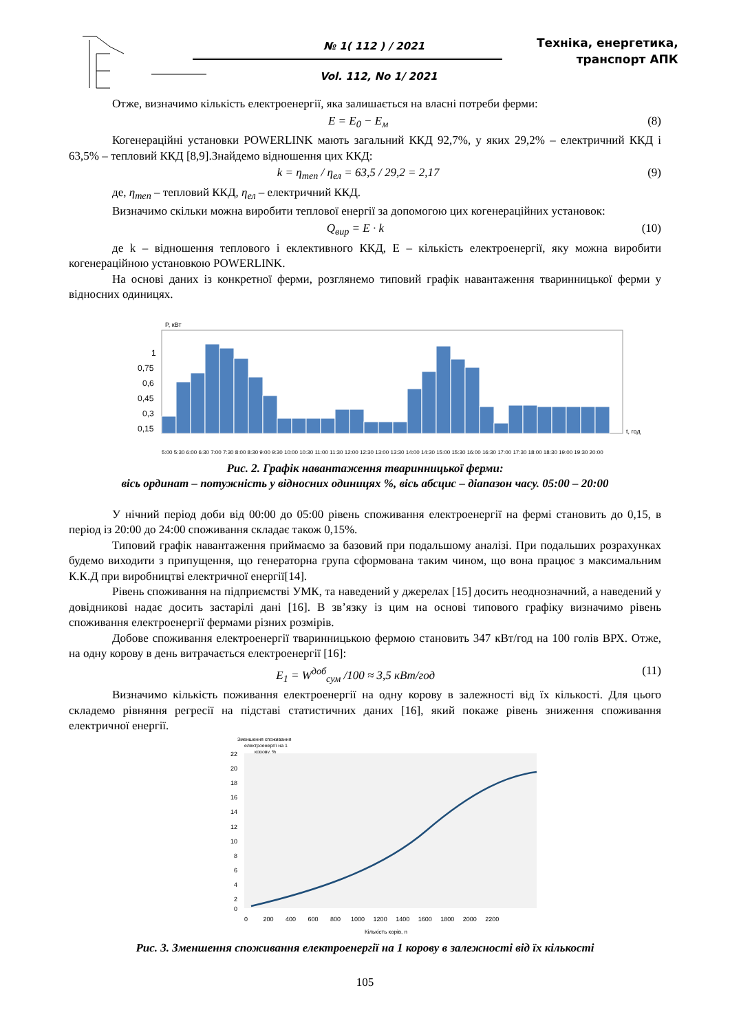№ 1( 112 ) / 2021
Vol. 112, No 1/ 2021
Техніка, енергетика,
транспорт АПК
Отже, визначимо кількість електроенергії, яка залишається на власні потреби ферми:
E = E<sub>0</sub> − E<sub>м</sub> (8)
Когенераційні установки POWERLINK мають загальний ККД 92,7%, у яких 29,2% – електричний ККД і 63,5% – тепловий ККД [8,9].Знайдемо відношення цих ККД:
k = η<sub>теп</sub> / η<sub>ел</sub> = 63,5 / 29,2 = 2,17 (9)
де, η<sub>теп</sub> – тепловий ККД, η<sub>ел</sub> – електричний ККД.
Визначимо скільки можна виробити теплової енергії за допомогою цих когенераційних установок:
Q<sub>вир</sub> = E · k (10)
де k – відношення теплового і еклективного ККД, Е – кількість електроенергії, яку можна виробити когенераційною установкою POWERLINK.
На основі даних із конкретної ферми, розглянемо типовий графік навантаження тваринницької ферми у відносних одиницях.
P, кВт
1
0,75
0,6
0,45
0,3
0,15
t, год
5:00 5:30 6:00 6:30 7:00 7:30 8:00 8:30 9:00 9:30 10:00 10:30 11:00 11:30 12:00 12:30 13:00 13:30 14:00 14:30 15:00 15:30 16:00 16:30 17:00 17:30 18:00 18:30 19:00 19:30 20:00
Рис. 2. Графік навантаження тваринницької ферми:
вісь ординат – потужність у відносних одиницях %, вісь абсцис – діапазон часу. 05:00 – 20:00
У нічний період доби від 00:00 до 05:00 рівень споживання електроенергії на фермі становить до 0,15, в період із 20:00 до 24:00 споживання складає також 0,15%.
Типовий графік навантаження приймаємо за базовий при подальшому аналізі. При подальших розрахунках будемо виходити з припущення, що генераторна група сформована таким чином, що вона працює з максимальним К.К.Д при виробництві електричної енергії[14].
Рівень споживання на підприємстві УМК, та наведений у джерелах [15] досить неоднозначний, а наведений у довідникові надає досить застарілі дані [16]. В зв’язку із цим на основі типового графіку визначимо рівень споживання електроенергії фермами різних розмірів.
Добове споживання електроенергії тваринницькою фермою становить 347 кВт/год на 100 голів ВРХ. Отже, на одну корову в день витрачається електроенергії [16]:
E<sub>1</sub> = W<sup>доб</sup><sub>сум</sub> /100 ≈ 3,5 кВт/год (11)
Визначимо кількість поживання електроенергії на одну корову в залежності від їх кількості. Для цього складемо рівняння регресії на підставі статистичних даних [16], який покаже рівень зниження споживання електричної енергії.
Зменшення споживання
електроенергії на 1
корову, %
22
20
18
16
14
12
10
8
6
4
2
0
0 200 400 600 800 1000 1200 1400 1600 1800 2000 2200
Кількість корів, n
Рис. 3. Зменшення споживання електроенергії на 1 корову в залежності від їх кількості
105